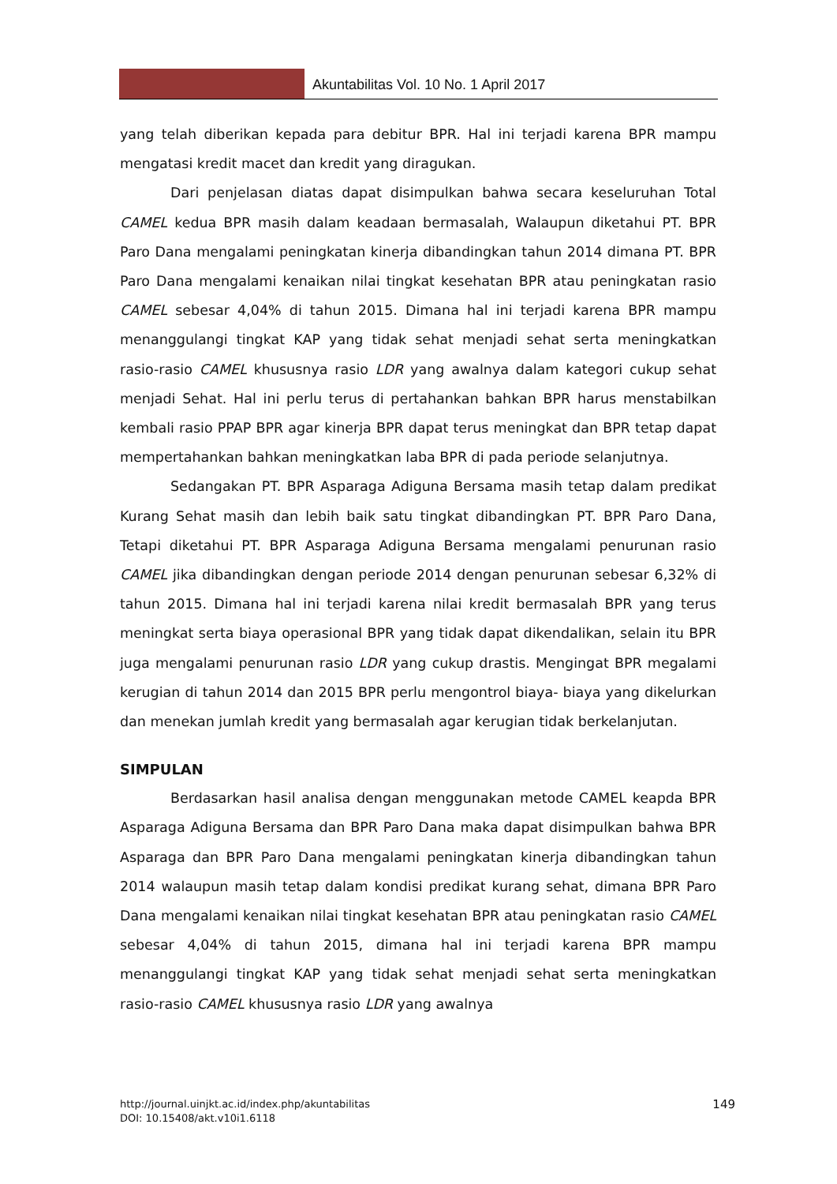Akuntabilitas Vol. 10 No. 1 April 2017
yang telah diberikan kepada para debitur BPR. Hal ini terjadi karena BPR mampu mengatasi kredit macet dan kredit yang diragukan.
Dari penjelasan diatas dapat disimpulkan bahwa secara keseluruhan Total CAMEL kedua BPR masih dalam keadaan bermasalah, Walaupun diketahui PT. BPR Paro Dana mengalami peningkatan kinerja dibandingkan tahun 2014 dimana PT. BPR Paro Dana mengalami kenaikan nilai tingkat kesehatan BPR atau peningkatan rasio CAMEL sebesar 4,04% di tahun 2015. Dimana hal ini terjadi karena BPR mampu menanggulangi tingkat KAP yang tidak sehat menjadi sehat serta meningkatkan rasio-rasio CAMEL khususnya rasio LDR yang awalnya dalam kategori cukup sehat menjadi Sehat. Hal ini perlu terus di pertahankan bahkan BPR harus menstabilkan kembali rasio PPAP BPR agar kinerja BPR dapat terus meningkat dan BPR tetap dapat mempertahankan bahkan meningkatkan laba BPR di pada periode selanjutnya.
Sedangakan PT. BPR Asparaga Adiguna Bersama masih tetap dalam predikat Kurang Sehat masih dan lebih baik satu tingkat dibandingkan PT. BPR Paro Dana, Tetapi diketahui PT. BPR Asparaga Adiguna Bersama mengalami penurunan rasio CAMEL jika dibandingkan dengan periode 2014 dengan penurunan sebesar 6,32% di tahun 2015. Dimana hal ini terjadi karena nilai kredit bermasalah BPR yang terus meningkat serta biaya operasional BPR yang tidak dapat dikendalikan, selain itu BPR juga mengalami penurunan rasio LDR yang cukup drastis. Mengingat BPR megalami kerugian di tahun 2014 dan 2015 BPR perlu mengontrol biaya- biaya yang dikelurkan dan menekan jumlah kredit yang bermasalah agar kerugian tidak berkelanjutan.
SIMPULAN
Berdasarkan hasil analisa dengan menggunakan metode CAMEL keapda BPR Asparaga Adiguna Bersama dan BPR Paro Dana maka dapat disimpulkan bahwa BPR Asparaga dan BPR Paro Dana mengalami peningkatan kinerja dibandingkan tahun 2014 walaupun masih tetap dalam kondisi predikat kurang sehat, dimana BPR Paro Dana mengalami kenaikan nilai tingkat kesehatan BPR atau peningkatan rasio CAMEL sebesar 4,04% di tahun 2015, dimana hal ini terjadi karena BPR mampu menanggulangi tingkat KAP yang tidak sehat menjadi sehat serta meningkatkan rasio-rasio CAMEL khususnya rasio LDR yang awalnya
http://journal.uinjkt.ac.id/index.php/akuntabilitas
DOI: 10.15408/akt.v10i1.6118
149